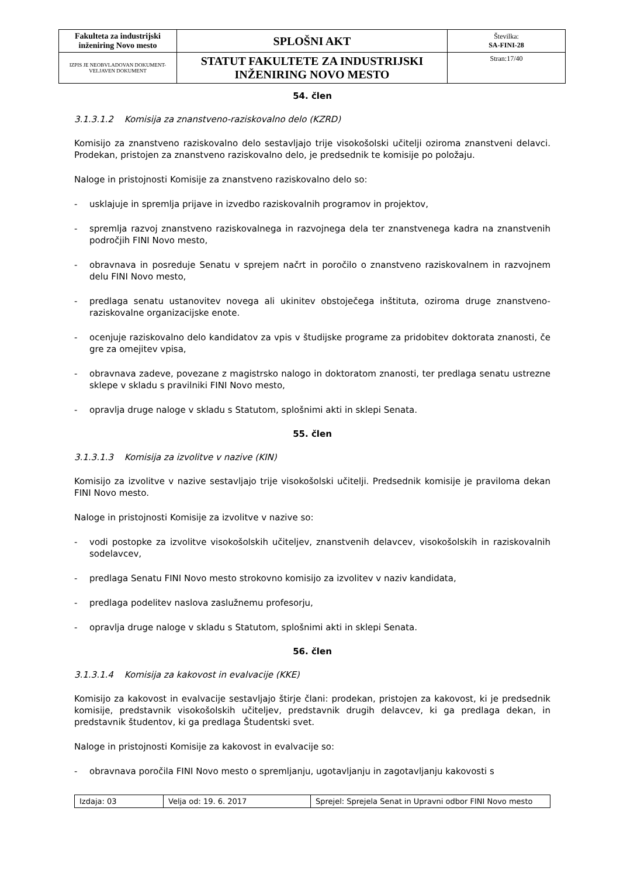| Fakulteta za industrijski inženiring Novo mesto | SPLOŠNI AKT | Številka: SA-FINI-28 |
| IZPIS JE NEOBVLADOVAN DOKUMENT-VELJAVEN DOKUMENT | STATUT FAKULTETE ZA INDUSTRIJSKI INŽENIRING NOVO MESTO | Stran:17/40 |
54. člen
3.1.3.1.2 Komisija za znanstveno-raziskovalno delo (KZRD)
Komisijo za znanstveno raziskovalno delo sestavljajo trije visokošolski učitelji oziroma znanstveni delavci. Prodekan, pristojen za znanstveno raziskovalno delo, je predsednik te komisije po položaju.
Naloge in pristojnosti Komisije za znanstveno raziskovalno delo so:
- usklajuje in spremlja prijave in izvedbo raziskovalnih programov in projektov,
- spremlja razvoj znanstveno raziskovalnega in razvojnega dela ter znanstvenega kadra na znanstvenih področjih FINI Novo mesto,
- obravnava in posreduje Senatu v sprejem načrt in poročilo o znanstveno raziskovalnem in razvojnem delu FINI Novo mesto,
- predlaga senatu ustanovitev novega ali ukinitev obstoječega inštituta, oziroma druge znanstveno-raziskovalne organizacijske enote.
- ocenjuje raziskovalno delo kandidatov za vpis v študijske programe za pridobitev doktorata znanosti, če gre za omejitev vpisa,
- obravnava zadeve, povezane z magistrsko nalogo in doktoratom znanosti, ter predlaga senatu ustrezne sklepe v skladu s pravilniki FINI Novo mesto,
- opravlja druge naloge v skladu s Statutom, splošnimi akti in sklepi Senata.
55. člen
3.1.3.1.3 Komisija za izvolitve v nazive (KIN)
Komisijo za izvolitve v nazive sestavljajo trije visokošolski učitelji. Predsednik komisije je praviloma dekan FINI Novo mesto.
Naloge in pristojnosti Komisije za izvolitve v nazive so:
- vodi postopke za izvolitve visokošolskih učiteljev, znanstvenih delavcev, visokošolskih in raziskovalnih sodelavcev,
- predlaga Senatu FINI Novo mesto strokovno komisijo za izvolitev v naziv kandidata,
- predlaga podelitev naslova zaslužnemu profesorju,
- opravlja druge naloge v skladu s Statutom, splošnimi akti in sklepi Senata.
56. člen
3.1.3.1.4 Komisija za kakovost in evalvacije (KKE)
Komisijo za kakovost in evalvacije sestavljajo štirje člani: prodekan, pristojen za kakovost, ki je predsednik komisije, predstavnik visokošolskih učiteljev, predstavnik drugih delavcev, ki ga predlaga dekan, in predstavnik študentov, ki ga predlaga Študentski svet.
Naloge in pristojnosti Komisije za kakovost in evalvacije so:
- obravnava poročila FINI Novo mesto o spremljanju, ugotavljanju in zagotavljanju kakovosti s
| Izdaja: 03 | Velja od: 19. 6. 2017 | Sprejel: Sprejela Senat in Upravni odbor FINI Novo mesto |